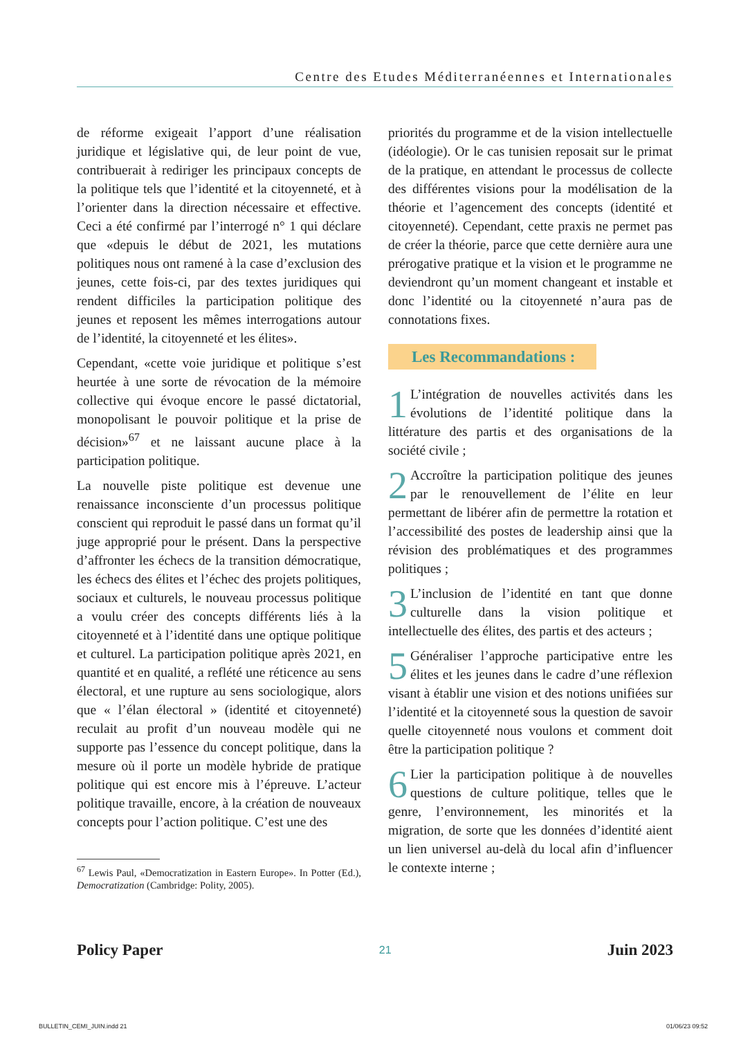Centre des Etudes Méditerranéennes et Internationales
de réforme exigeait l’apport d’une réalisation juridique et législative qui, de leur point de vue, contribuerait à rediriger les principaux concepts de la politique tels que l’identité et la citoyenneté, et à l’orienter dans la direction nécessaire et effective. Ceci a été confirmé par l’interrogé n° 1 qui déclare que «depuis le début de 2021, les mutations politiques nous ont ramené à la case d’exclusion des jeunes, cette fois-ci, par des textes juridiques qui rendent difficiles la participation politique des jeunes et reposent les mêmes interrogations autour de l’identité, la citoyenneté et les élites».
Cependant, «cette voie juridique et politique s’est heurtée à une sorte de révocation de la mémoire collective qui évoque encore le passé dictatorial, monopolisant le pouvoir politique et la prise de décision»<sup>67</sup> et ne laissant aucune place à la participation politique.
La nouvelle piste politique est devenue une renaissance inconsciente d’un processus politique conscient qui reproduit le passé dans un format qu’il juge approprié pour le présent. Dans la perspective d’affronter les échecs de la transition démocratique, les échecs des élites et l’échec des projets politiques, sociaux et culturels, le nouveau processus politique a voulu créer des concepts différents liés à la citoyenneté et à l’identité dans une optique politique et culturel. La participation politique après 2021, en quantité et en qualité, a reflété une réticence au sens électoral, et une rupture au sens sociologique, alors que « l’élan électoral » (identité et citoyenneté) reculait au profit d’un nouveau modèle qui ne supporte pas l’essence du concept politique, dans la mesure où il porte un modèle hybride de pratique politique qui est encore mis à l’épreuve. L’acteur politique travaille, encore, à la création de nouveaux concepts pour l’action politique. C’est une des
<sup>67</sup> Lewis Paul, «Democratization in Eastern Europe». In Potter (Ed.), Democratization (Cambridge: Polity, 2005).
priorités du programme et de la vision intellectuelle (idéologie). Or le cas tunisien reposait sur le primat de la pratique, en attendant le processus de collecte des différentes visions pour la modélisation de la théorie et l’agencement des concepts (identité et citoyenneté). Cependant, cette praxis ne permet pas de créer la théorie, parce que cette dernière aura une prérogative pratique et la vision et le programme ne deviendront qu’un moment changeant et instable et donc l’identité ou la citoyenneté n’aura pas de connotations fixes.
Les Recommandations :
1 L’intégration de nouvelles activités dans les évolutions de l’identité politique dans la littérature des partis et des organisations de la société civile ;
2 Accroître la participation politique des jeunes par le renouvellement de l’élite en leur permettant de libérer afin de permettre la rotation et l’accessibilité des postes de leadership ainsi que la révision des problématiques et des programmes politiques ;
3 L’inclusion de l’identité en tant que donne culturelle dans la vision politique et intellectuelle des élites, des partis et des acteurs ;
5 Généraliser l’approche participative entre les élites et les jeunes dans le cadre d’une réflexion visant à établir une vision et des notions unifiées sur l’identité et la citoyenneté sous la question de savoir quelle citoyenneté nous voulons et comment doit être la participation politique ?
6 Lier la participation politique à de nouvelles questions de culture politique, telles que le genre, l’environnement, les minorités et la migration, de sorte que les données d’identité aient un lien universel au-delà du local afin d’influencer le contexte interne ;
Policy Paper 21 Juin 2023
BULLETIN_CEMI_JUIN.indd 21 01/06/23 09:52